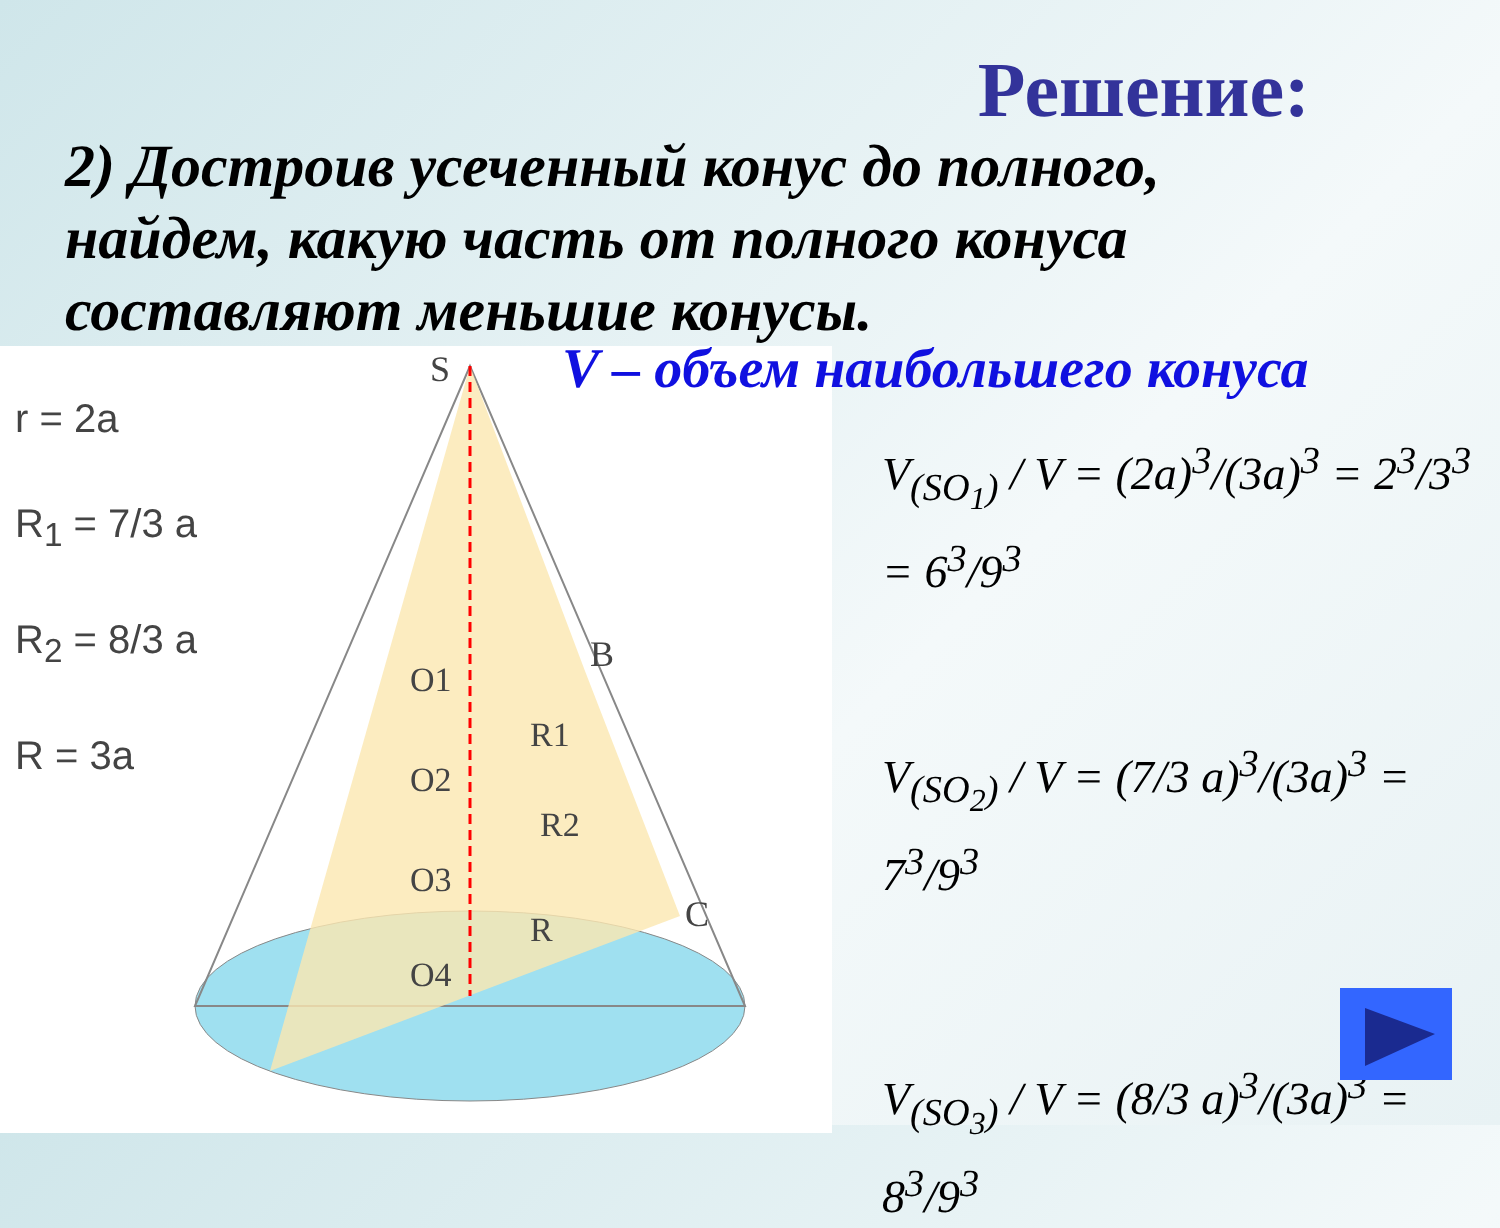Решение:
2) Достроив усеченный конус до полного, найдем, какую часть от полного конуса составляют меньшие конусы.
r = 2a
R<sub>1</sub> = 7/3 a
R<sub>2</sub> = 8/3 a
R = 3a
S
B
C
O1
O2
O3
O4
R1
R2
R
V – объем наибольшего конуса
V<sub>(SO<sub>1</sub>)</sub> / V = (2a)<sup>3</sup>/(3a)<sup>3</sup> = 2<sup>3</sup>/3<sup>3</sup> = 6<sup>3</sup>/9<sup>3</sup>
V<sub>(SO<sub>2</sub>)</sub> / V = (7/3 a)<sup>3</sup>/(3a)<sup>3</sup> = 7<sup>3</sup>/9<sup>3</sup>
V<sub>(SO<sub>3</sub>)</sub> / V = (8/3 a)<sup>3</sup>/(3a)<sup>3</sup> = 8<sup>3</sup>/9<sup>3</sup>